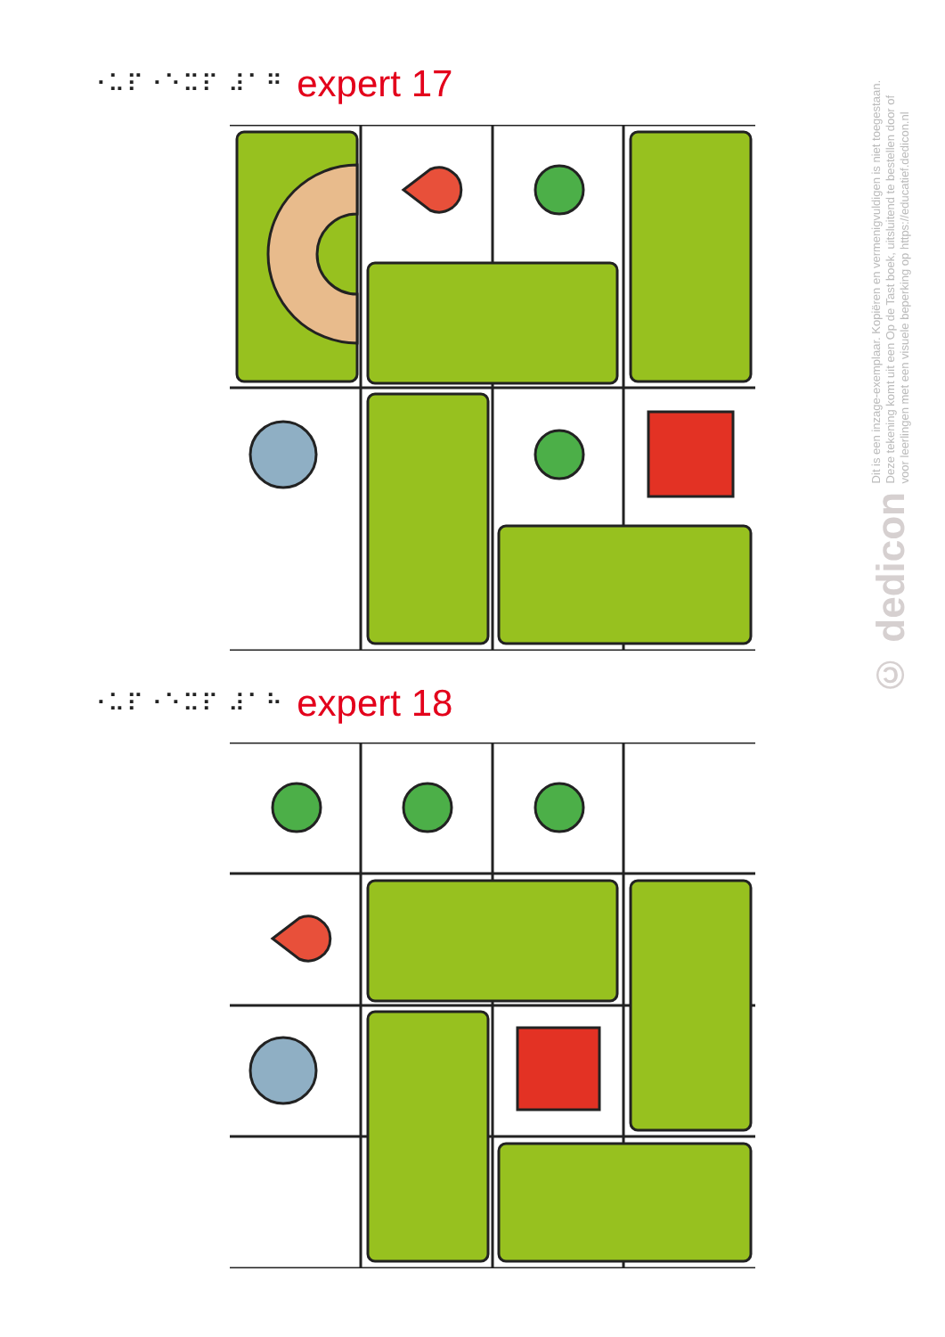⠐⠥⠏⠐⠑⠭⠏ ⠼⠁⠛ expert 17
⠐⠥⠏⠐⠑⠭⠏ ⠼⠁⠓ expert 18
Dit is een inzage-exemplaar. Kopiëren en vermenigvuldigen is niet toegestaan.
Deze tekening komt uit een Op de Tast boek, uitsluitend te bestellen door of
voor leerlingen met een visuele beperking op https://educatief.dedicon.nl
© dedicon